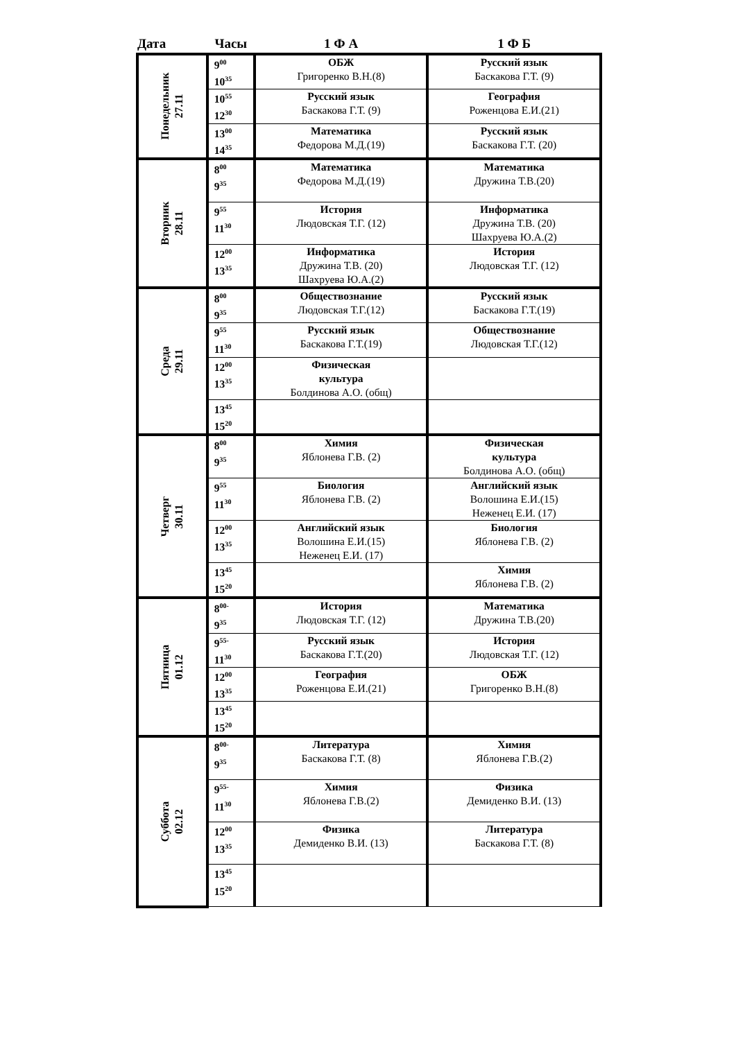| Дата | Часы | 1 Ф А | 1 Ф Б |
| --- | --- | --- | --- |
| Понедельник 27.11 | 9<sup>00</sup> 10<sup>35</sup> | ОБЖ Григоренко В.Н.(8) | Русский язык Баскакова Г.Т. (9) |
| | 10<sup>55</sup> 12<sup>30</sup> | Русский язык Баскакова Г.Т. (9) | География Роженцова Е.И.(21) |
| | 13<sup>00</sup> 14<sup>35</sup> | Математика Федорова М.Д.(19) | Русский язык Баскакова Г.Т. (20) |
| Вторник 28.11 | 8<sup>00</sup> 9<sup>35</sup> | Математика Федорова М.Д.(19) | Математика Дружина Т.В.(20) |
| | 9<sup>55</sup> 11<sup>30</sup> | История Людовская Т.Г. (12) | Информатика Дружина Т.В. (20) Шахруева Ю.А.(2) |
| | 12<sup>00</sup> 13<sup>35</sup> | Информатика Дружина Т.В. (20) Шахруева Ю.А.(2) | История Людовская Т.Г. (12) |
| Среда 29.11 | 8<sup>00</sup> 9<sup>35</sup> | Обществознание Людовская Т.Г.(12) | Русский язык Баскакова Г.Т.(19) |
| | 9<sup>55</sup> 11<sup>30</sup> | Русский язык Баскакова Г.Т.(19) | Обществознание Людовская Т.Г.(12) |
| | 12<sup>00</sup> 13<sup>35</sup> | Физическая культура Болдинова А.О. (общ) | |
| | 13<sup>45</sup> 15<sup>20</sup> | | |
| Четверг 30.11 | 8<sup>00</sup> 9<sup>35</sup> | Химия Яблонева Г.В. (2) | Физическая культура Болдинова А.О. (общ) |
| | 9<sup>55</sup> 11<sup>30</sup> | Биология Яблонева Г.В. (2) | Английский язык Волошина Е.И.(15) Неженец Е.И. (17) |
| | 12<sup>00</sup> 13<sup>35</sup> | Английский язык Волошина Е.И.(15) Неженец Е.И. (17) | Биология Яблонева Г.В. (2) |
| | 13<sup>45</sup> 15<sup>20</sup> | | Химия Яблонева Г.В. (2) |
| Пятница 01.12 | 8<sup>00-</sup> 9<sup>35</sup> | История Людовская Т.Г. (12) | Математика Дружина Т.В.(20) |
| | 9<sup>55-</sup> 11<sup>30</sup> | Русский язык Баскакова Г.Т.(20) | История Людовская Т.Г. (12) |
| | 12<sup>00</sup> 13<sup>35</sup> | География Роженцова Е.И.(21) | ОБЖ Григоренко В.Н.(8) |
| | 13<sup>45</sup> 15<sup>20</sup> | | |
| Суббота 02.12 | 8<sup>00-</sup> 9<sup>35</sup> | Литература Баскакова Г.Т. (8) | Химия Яблонева Г.В.(2) |
| | 9<sup>55-</sup> 11<sup>30</sup> | Химия Яблонева Г.В.(2) | Физика Демиденко В.И. (13) |
| | 12<sup>00</sup> 13<sup>35</sup> | Физика Демиденко В.И. (13) | Литература Баскакова Г.Т. (8) |
| | 13<sup>45</sup> 15<sup>20</sup> | | |